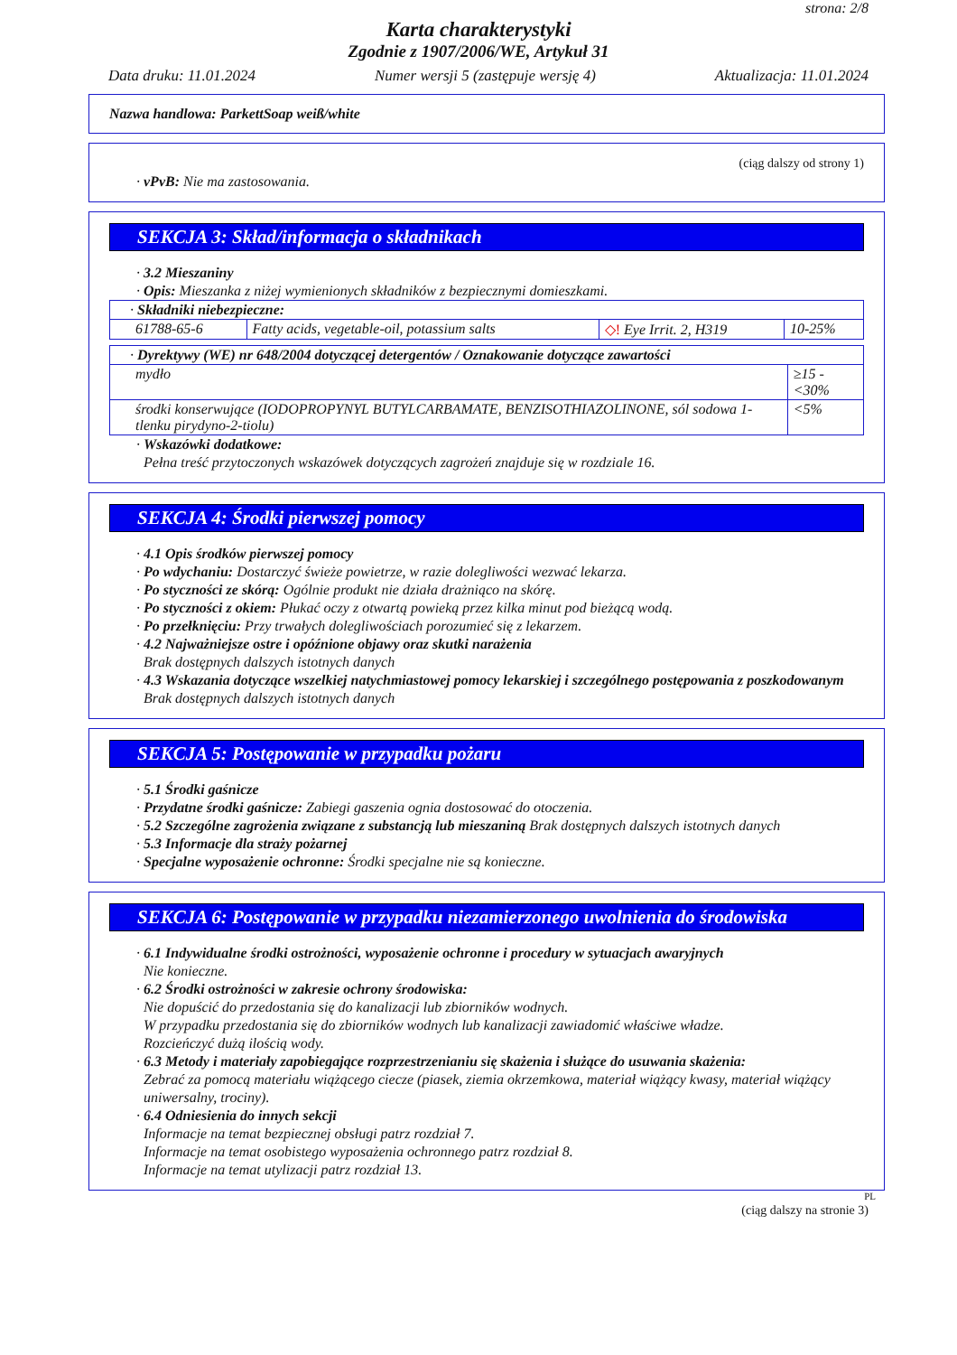strona: 2/8
Karta charakterystyki
Zgodnie z 1907/2006/WE, Artykuł 31
Data druku: 11.01.2024 Numer wersji 5 (zastępuje wersję 4) Aktualizacja: 11.01.2024
Nazwa handlowa: ParkettSoap weiß/white
(ciąg dalszy od strony 1)
· vPvB: Nie ma zastosowania.
SEKCJA 3: Skład/informacja o składnikach
· 3.2 Mieszaniny
· Opis: Mieszanka z niżej wymienionych składników z bezpiecznymi domieszkami.
| · Składniki niebezpieczne: | | | |
| 61788-65-6 | Fatty acids, vegetable-oil, potassium salts | ◇! Eye Irrit. 2, H319 | 10-25% |
| · Dyrektywy (WE) nr 648/2004 dotyczącej detergentów / Oznakowanie dotyczące zawartości | |
| mydło | ≥15 - <30% |
| środki konserwujące (IODOPROPYNYL BUTYLCARBAMATE, BENZISOTHIAZOLINONE, sól sodowa 1-tlenku pirydyno-2-tiolu) | <5% |
· Wskazówki dodatkowe:
Pełna treść przytoczonych wskazówek dotyczących zagrożeń znajduje się w rozdziale 16.
SEKCJA 4: Środki pierwszej pomocy
· 4.1 Opis środków pierwszej pomocy
· Po wdychaniu: Dostarczyć świeże powietrze, w razie dolegliwości wezwać lekarza.
· Po styczności ze skórą: Ogólnie produkt nie działa drażniąco na skórę.
· Po styczności z okiem: Płukać oczy z otwartą powieką przez kilka minut pod bieżącą wodą.
· Po przełknięciu: Przy trwałych dolegliwościach porozumieć się z lekarzem.
· 4.2 Najważniejsze ostre i opóźnione objawy oraz skutki narażenia
Brak dostępnych dalszych istotnych danych
· 4.3 Wskazania dotyczące wszelkiej natychmiastowej pomocy lekarskiej i szczególnego postępowania z poszkodowanym
Brak dostępnych dalszych istotnych danych
SEKCJA 5: Postępowanie w przypadku pożaru
· 5.1 Środki gaśnicze
· Przydatne środki gaśnicze: Zabiegi gaszenia ognia dostosować do otoczenia.
· 5.2 Szczególne zagrożenia związane z substancją lub mieszaniną Brak dostępnych dalszych istotnych danych
· 5.3 Informacje dla straży pożarnej
· Specjalne wyposażenie ochronne: Środki specjalne nie są konieczne.
SEKCJA 6: Postępowanie w przypadku niezamierzonego uwolnienia do środowiska
· 6.1 Indywidualne środki ostrożności, wyposażenie ochronne i procedury w sytuacjach awaryjnych
Nie konieczne.
· 6.2 Środki ostrożności w zakresie ochrony środowiska:
Nie dopuścić do przedostania się do kanalizacji lub zbiorników wodnych.
W przypadku przedostania się do zbiorników wodnych lub kanalizacji zawiadomić właściwe władze.
Rozcieńczyć dużą ilością wody.
· 6.3 Metody i materiały zapobiegające rozprzestrzenianiu się skażenia i służące do usuwania skażenia:
Zebrać za pomocą materiału wiążącego ciecze (piasek, ziemia okrzemkowa, materiał wiążący kwasy, materiał wiążący uniwersalny, trociny).
· 6.4 Odniesienia do innych sekcji
Informacje na temat bezpiecznej obsługi patrz rozdział 7.
Informacje na temat osobistego wyposażenia ochronnego patrz rozdział 8.
Informacje na temat utylizacji patrz rozdział 13.
PL
(ciąg dalszy na stronie 3)